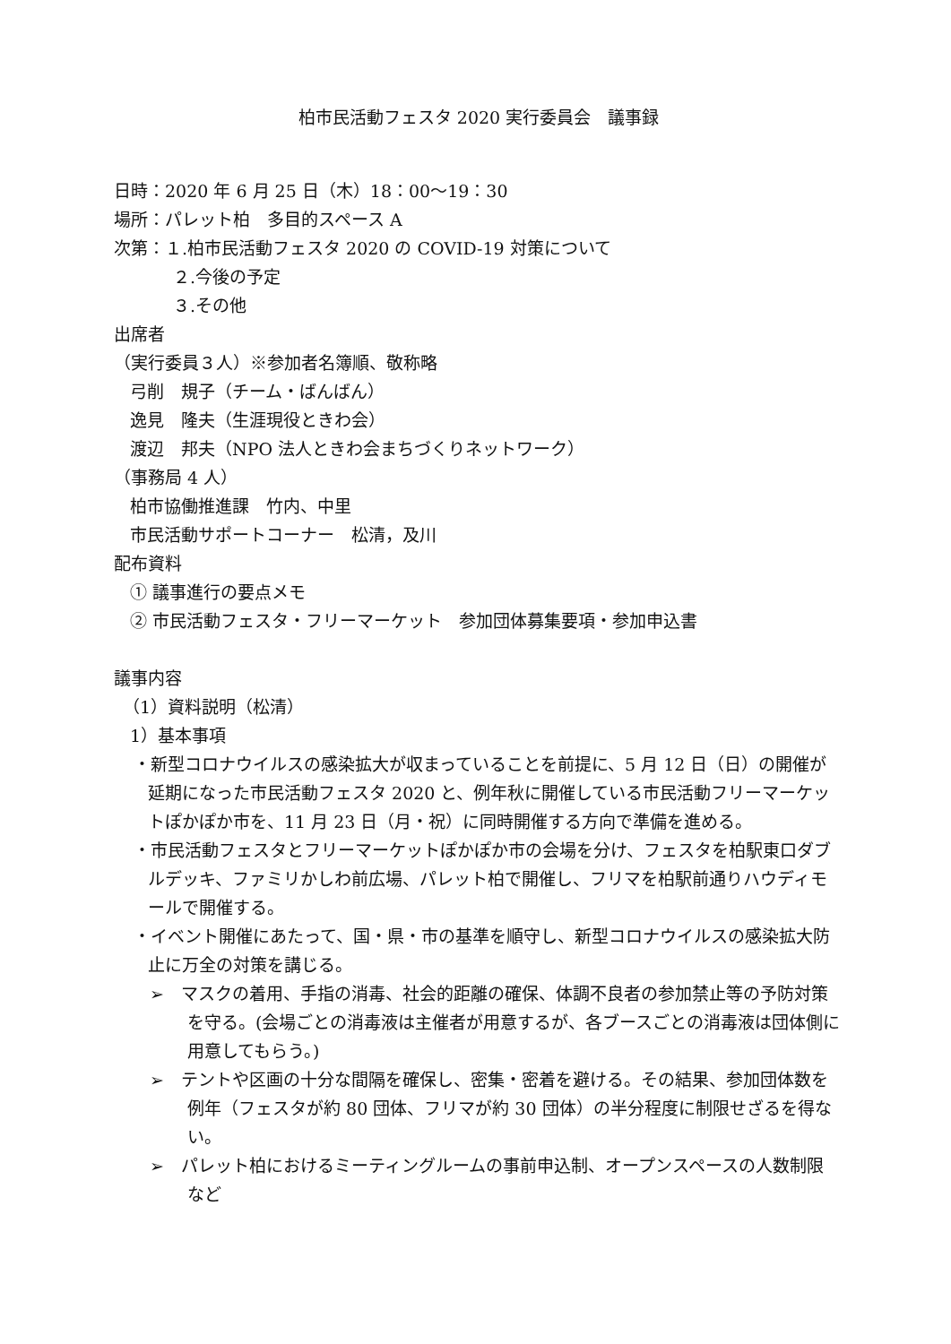柏市民活動フェスタ 2020 実行委員会　議事録
日時：2020 年 6 月 25 日（木）18：00〜19：30
場所：パレット柏　多目的スペース A
次第：１.柏市民活動フェスタ 2020 の COVID-19 対策について
２.今後の予定
３.その他
出席者
（実行委員３人）※参加者名簿順、敬称略
弓削　規子（チーム・ばんばん）
逸見　隆夫（生涯現役ときわ会）
渡辺　邦夫（NPO 法人ときわ会まちづくりネットワーク）
（事務局 4 人）
柏市協働推進課　竹内、中里
市民活動サポートコーナー　松清，及川
配布資料
① 議事進行の要点メモ
② 市民活動フェスタ・フリーマーケット　参加団体募集要項・参加申込書
議事内容
（1）資料説明（松清）
1）基本事項
・新型コロナウイルスの感染拡大が収まっていることを前提に、5 月 12 日（日）の開催が延期になった市民活動フェスタ 2020 と、例年秋に開催している市民活動フリーマーケットぽかぽか市を、11 月 23 日（月・祝）に同時開催する方向で準備を進める。
・市民活動フェスタとフリーマーケットぽかぽか市の会場を分け、フェスタを柏駅東口ダブルデッキ、ファミリかしわ前広場、パレット柏で開催し、フリマを柏駅前通りハウディモールで開催する。
・イベント開催にあたって、国・県・市の基準を順守し、新型コロナウイルスの感染拡大防止に万全の対策を講じる。
➢　マスクの着用、手指の消毒、社会的距離の確保、体調不良者の参加禁止等の予防対策を守る。(会場ごとの消毒液は主催者が用意するが、各ブースごとの消毒液は団体側に用意してもらう。)
➢　テントや区画の十分な間隔を確保し、密集・密着を避ける。その結果、参加団体数を例年（フェスタが約 80 団体、フリマが約 30 団体）の半分程度に制限せざるを得ない。
➢　パレット柏におけるミーティングルームの事前申込制、オープンスペースの人数制限　など